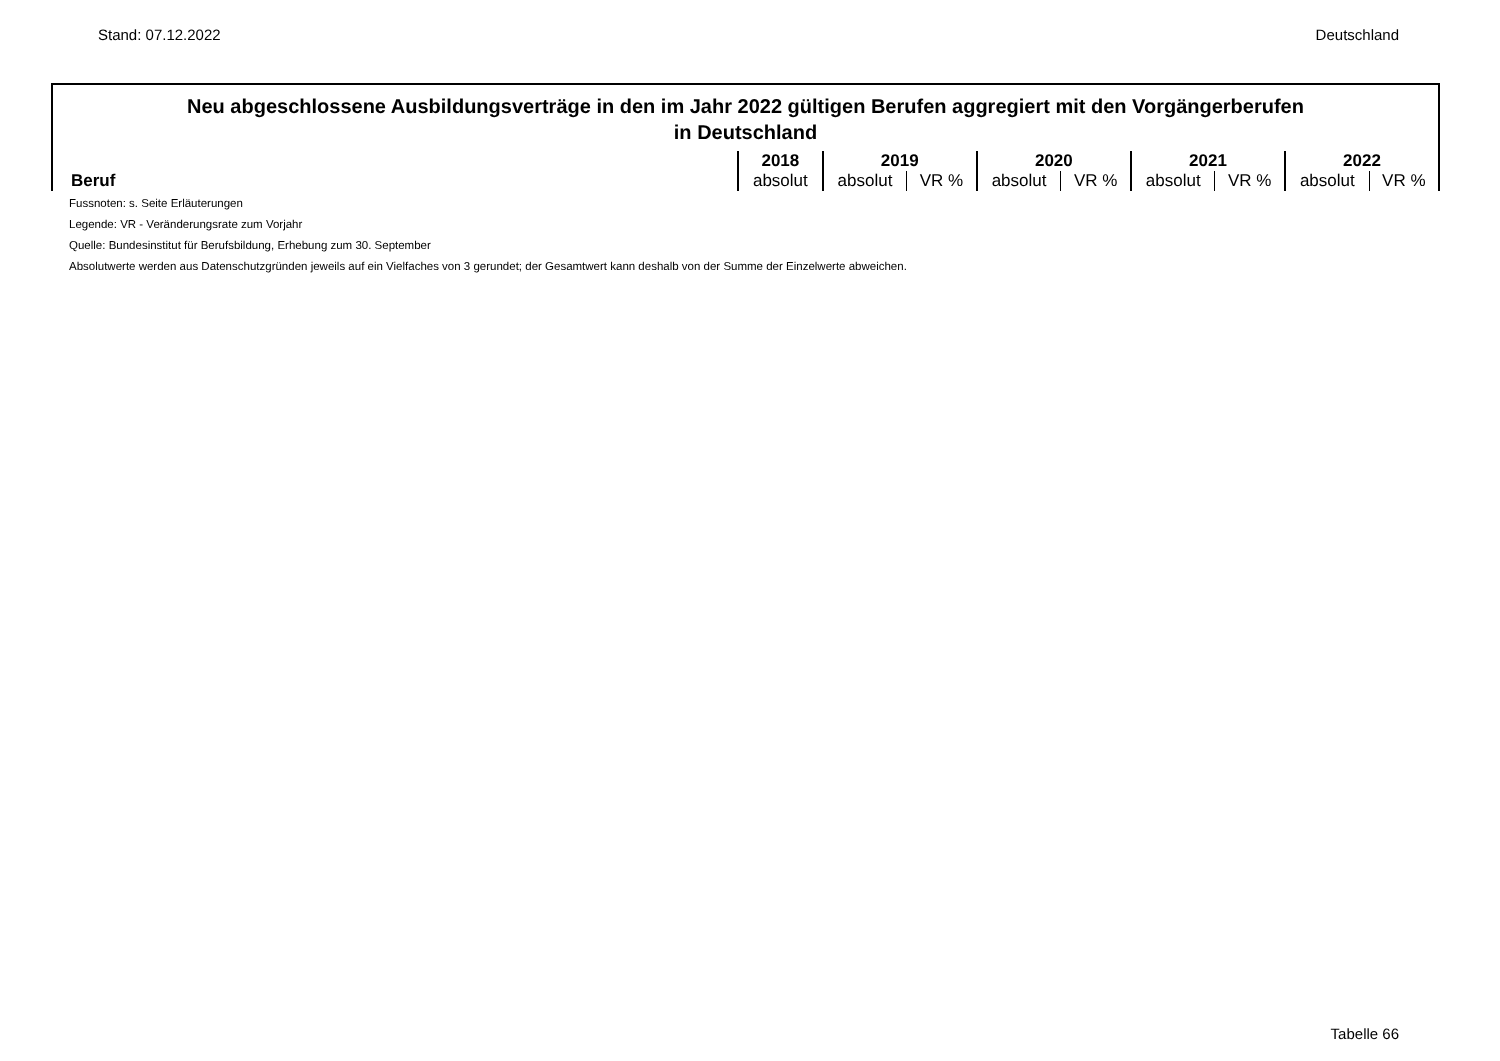Stand: 07.12.2022 Deutschland
Neu abgeschlossene Ausbildungsverträge in den im Jahr 2022 gültigen Berufen aggregiert mit den Vorgängerberufen
in Deutschland
| Beruf | 2018 | 2019 | | 2020 | | 2021 | | 2022 | |
| --- | --- | --- | --- | --- | --- | --- | --- | --- | --- |
| | absolut | absolut | VR % | absolut | VR % | absolut | VR % | absolut | VR % |
Fussnoten: s. Seite Erläuterungen
Legende: VR - Veränderungsrate zum Vorjahr
Quelle: Bundesinstitut für Berufsbildung, Erhebung zum 30. September
Absolutwerte werden aus Datenschutzgründen jeweils auf ein Vielfaches von 3 gerundet; der Gesamtwert kann deshalb von der Summe der Einzelwerte abweichen.
Tabelle 66